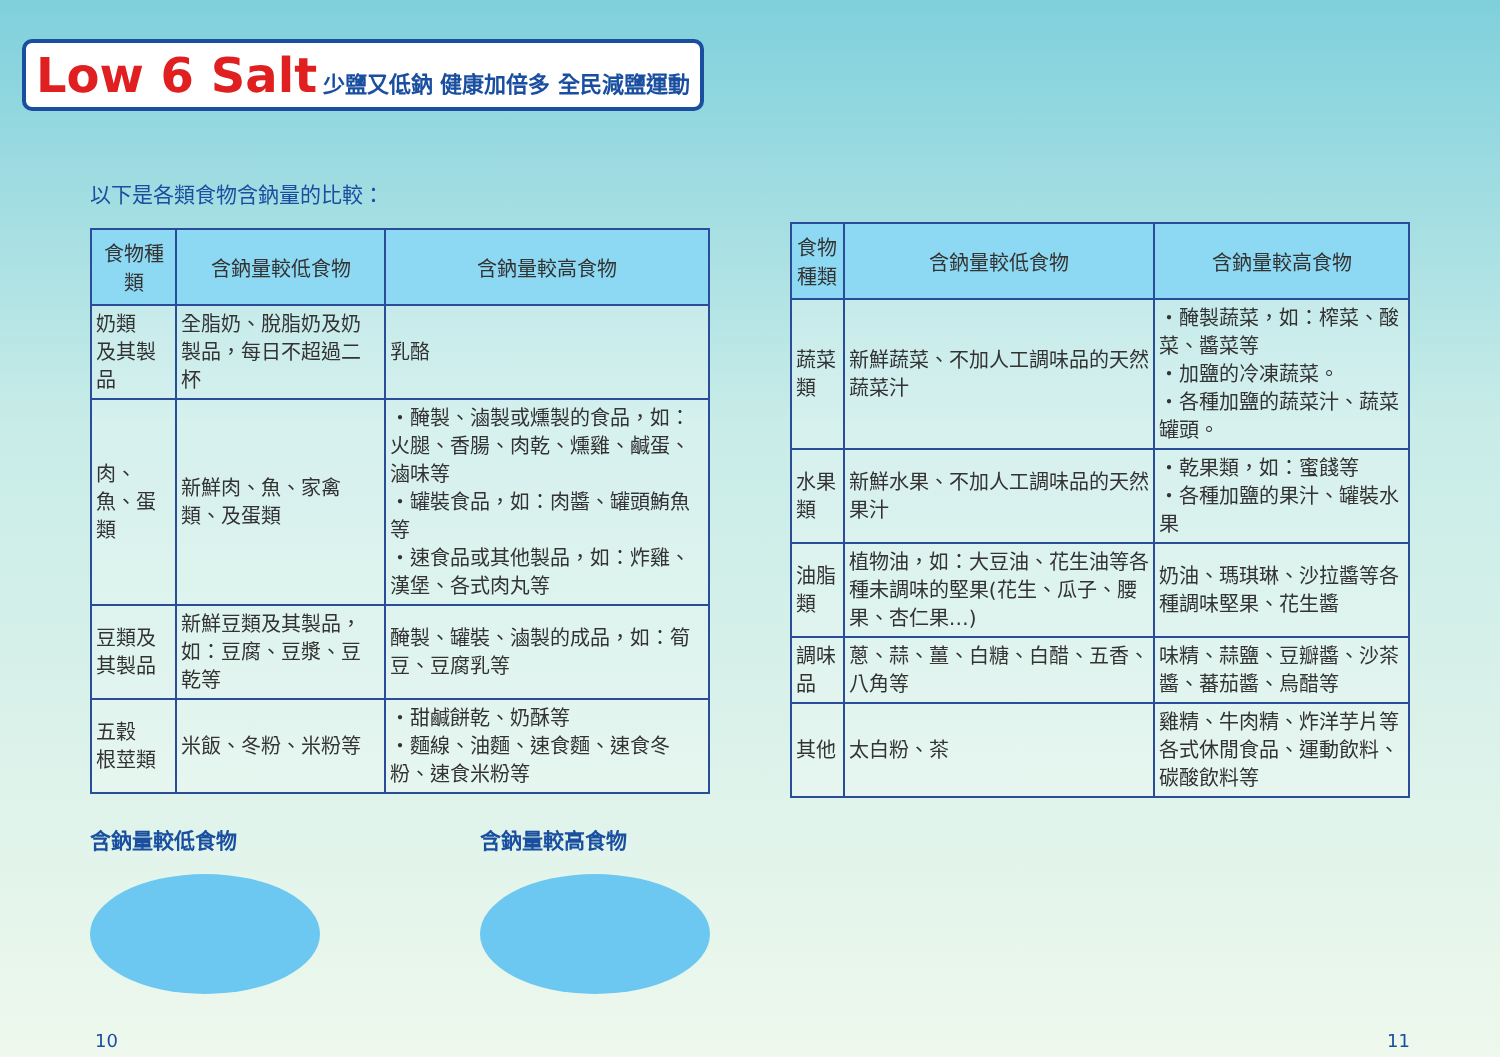Low 6 Salt 少鹽又低鈉 健康加倍多 全民減鹽運動
以下是各類食物含鈉量的比較：
| 食物種類 | 含鈉量較低食物 | 含鈉量較高食物 |
| --- | --- | --- |
| 奶類 及其製品 | 全脂奶、脫脂奶及奶製品，每日不超過二杯 | 乳酪 |
| 肉、魚、蛋類 | 新鮮肉、魚、家禽類、及蛋類 | ・醃製、滷製或燻製的食品，如：火腿、香腸、肉乾、燻雞、鹹蛋、滷味等 ・罐裝食品，如：肉醬、罐頭鮪魚等 ・速食品或其他製品，如：炸雞、漢堡、各式肉丸等 |
| 豆類及 其製品 | 新鮮豆類及其製品，如：豆腐、豆漿、豆乾等 | 醃製、罐裝、滷製的成品，如：筍豆、豆腐乳等 |
| 五穀 根莖類 | 米飯、冬粉、米粉等 | ・甜鹹餅乾、奶酥等 ・麵線、油麵、速食麵、速食冬粉、速食米粉等 |
含鈉量較低食物 含鈉量較高食物
| 食物種類 | 含鈉量較低食物 | 含鈉量較高食物 |
| --- | --- | --- |
| 蔬菜類 | 新鮮蔬菜、不加人工調味品的天然蔬菜汁 | ・醃製蔬菜，如：榨菜、酸菜、醬菜等 ・加鹽的冷凍蔬菜。 ・各種加鹽的蔬菜汁、蔬菜罐頭。 |
| 水果類 | 新鮮水果、不加人工調味品的天然果汁 | ・乾果類，如：蜜餞等 ・各種加鹽的果汁、罐裝水果 |
| 油脂類 | 植物油，如：大豆油、花生油等各種未調味的堅果(花生、瓜子、腰果、杏仁果…) | 奶油、瑪琪琳、沙拉醬等各種調味堅果、花生醬 |
| 調味品 | 蔥、蒜、薑、白糖、白醋、五香、八角等 | 味精、蒜鹽、豆瓣醬、沙茶醬、蕃茄醬、烏醋等 |
| 其他 | 太白粉、茶 | 雞精、牛肉精、炸洋芋片等各式休閒食品、運動飲料、碳酸飲料等 |
10 11